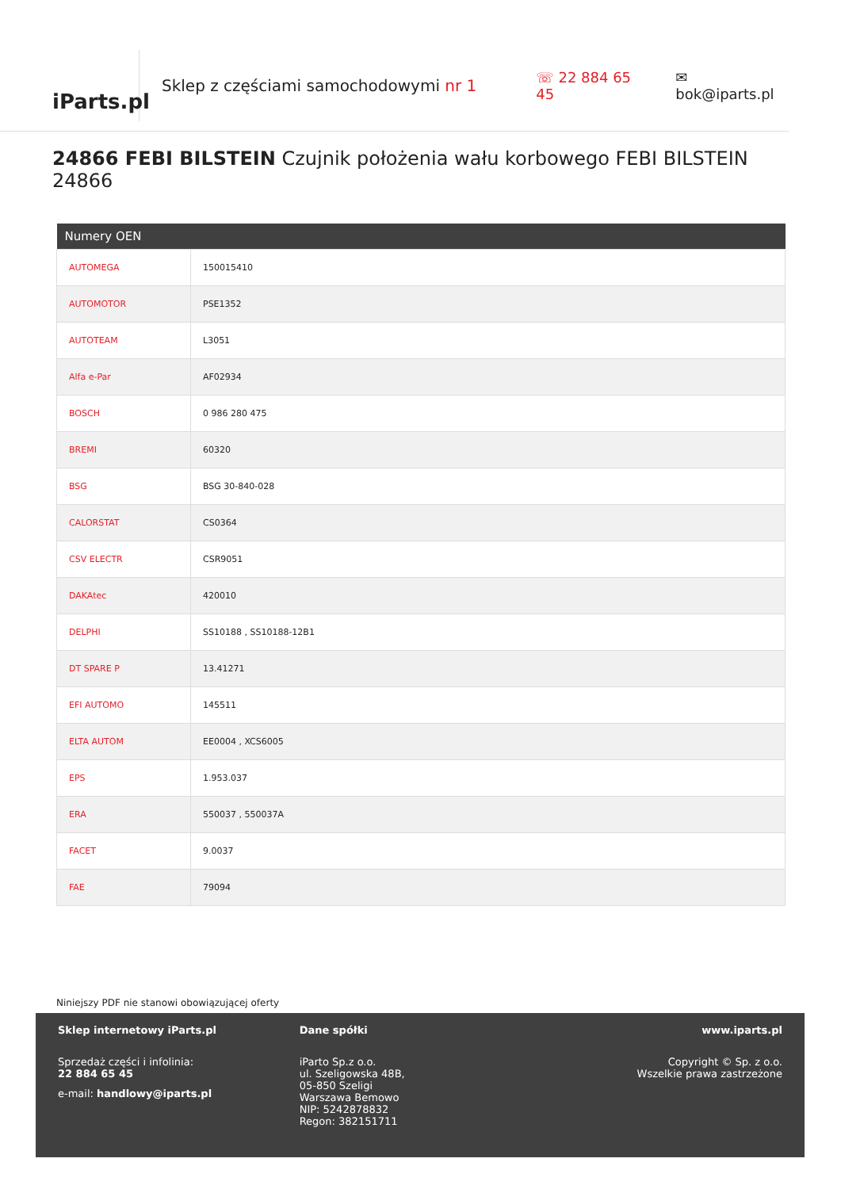iParts.pl
Sklep z częściami samochodowymi nr 1 ☏ 22 884 65 45 ✉ bok@iparts.pl
24866 FEBI BILSTEIN Czujnik położenia wału korbowego FEBI BILSTEIN 24866
| Numery OEN | |
| --- | --- |
| AUTOMEGA | 150015410 |
| AUTOMOTOR | PSE1352 |
| AUTOTEAM | L3051 |
| Alfa e-Par | AF02934 |
| BOSCH | 0 986 280 475 |
| BREMI | 60320 |
| BSG | BSG 30-840-028 |
| CALORSTAT | CS0364 |
| CSV ELECTR | CSR9051 |
| DAKAtec | 420010 |
| DELPHI | SS10188 , SS10188-12B1 |
| DT SPARE P | 13.41271 |
| EFI AUTOMO | 145511 |
| ELTA AUTOM | EE0004 , XCS6005 |
| EPS | 1.953.037 |
| ERA | 550037 , 550037A |
| FACET | 9.0037 |
| FAE | 79094 |
Niniejszy PDF nie stanowi obowiązującej oferty
Sklep internetowy iParts.pl
Sprzedaż części i infolinia:
22 884 65 45
e-mail: handlowy@iparts.pl
Dane spółki
iParto Sp.z o.o.
ul. Szeligowska 48B,
05-850 Szeligi
Warszawa Bemowo
NIP: 5242878832
Regon: 382151711
www.iparts.pl
Copyright © Sp. z o.o.
Wszelkie prawa zastrzeżone